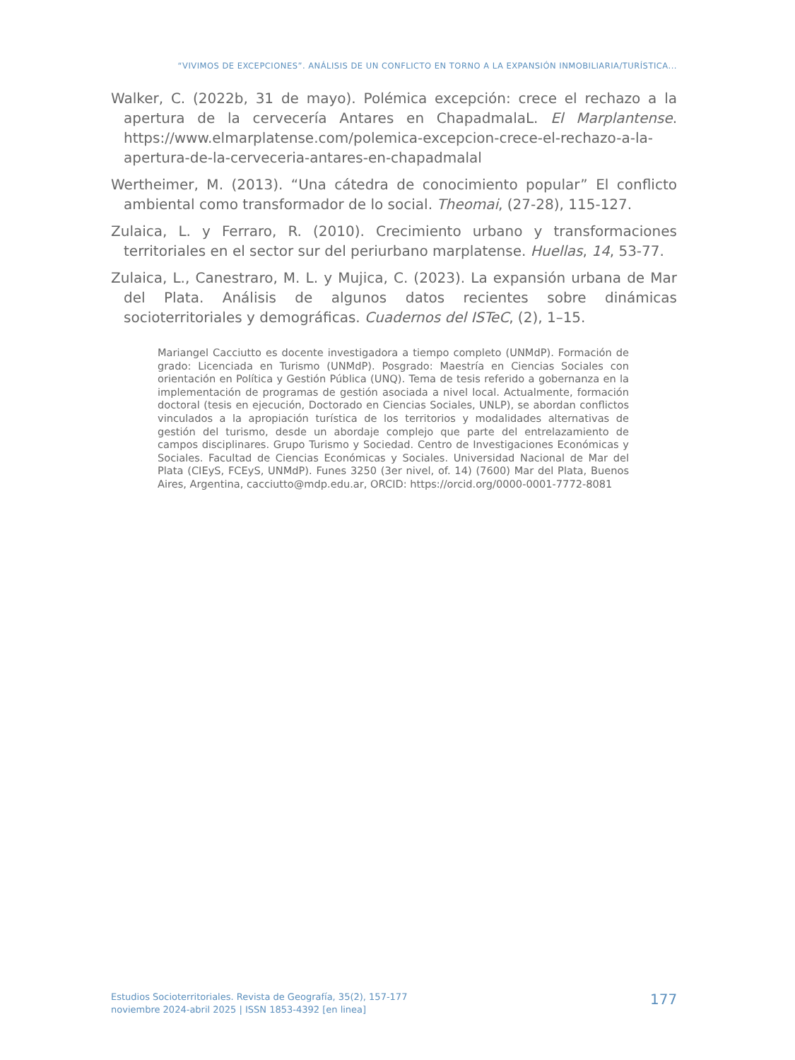“VIVIMOS DE EXCEPCIONES”. ANÁLISIS DE UN CONFLICTO EN TORNO A LA EXPANSIÓN INMOBILIARIA/TURÍSTICA...
Walker, C. (2022b, 31 de mayo). Polémica excepción: crece el rechazo a la apertura de la cervecería Antares en ChapadmalaL. El Marplantense. https://www.elmarplatense.com/polemica-excepcion-crece-el-rechazo-a-la-apertura-de-la-cerveceria-antares-en-chapadmalal
Wertheimer, M. (2013). “Una cátedra de conocimiento popular” El conflicto ambiental como transformador de lo social. Theomai, (27-28), 115-127.
Zulaica, L. y Ferraro, R. (2010). Crecimiento urbano y transformaciones territoriales en el sector sur del periurbano marplatense. Huellas, 14, 53-77.
Zulaica, L., Canestraro, M. L. y Mujica, C. (2023). La expansión urbana de Mar del Plata. Análisis de algunos datos recientes sobre dinámicas socioterritoriales y demográficas. Cuadernos del ISTeC, (2), 1–15.
Mariangel Cacciutto es docente investigadora a tiempo completo (UNMdP). Formación de grado: Licenciada en Turismo (UNMdP). Posgrado: Maestría en Ciencias Sociales con orientación en Política y Gestión Pública (UNQ). Tema de tesis referido a gobernanza en la implementación de programas de gestión asociada a nivel local. Actualmente, formación doctoral (tesis en ejecución, Doctorado en Ciencias Sociales, UNLP), se abordan conflictos vinculados a la apropiación turística de los territorios y modalidades alternativas de gestión del turismo, desde un abordaje complejo que parte del entrelazamiento de campos disciplinares. Grupo Turismo y Sociedad. Centro de Investigaciones Económicas y Sociales. Facultad de Ciencias Económicas y Sociales. Universidad Nacional de Mar del Plata (CIEyS, FCEyS, UNMdP). Funes 3250 (3er nivel, of. 14) (7600) Mar del Plata, Buenos Aires, Argentina, cacciutto@mdp.edu.ar, ORCID: https://orcid.org/0000-0001-7772-8081
Estudios Socioterritoriales. Revista de Geografía, 35(2), 157-177
noviembre 2024-abril 2025 | ISSN 1853-4392 [en linea]
177